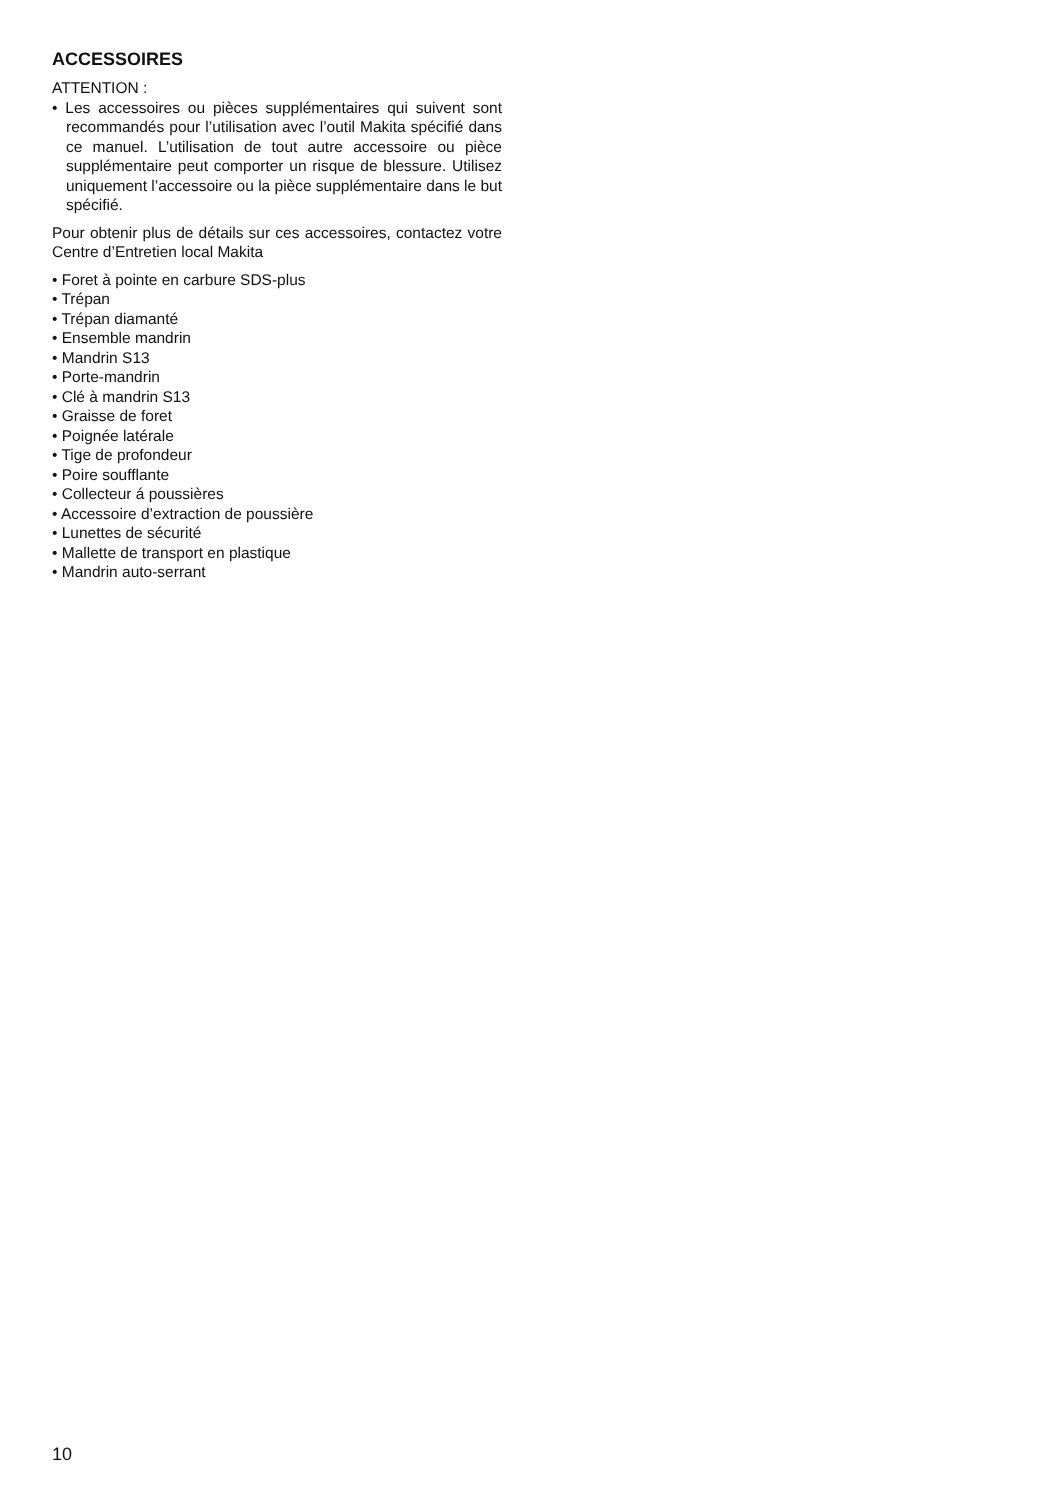ACCESSOIRES
ATTENTION :
• Les accessoires ou pièces supplémentaires qui suivent sont recommandés pour l’utilisation avec l’outil Makita spécifié dans ce manuel. L’utilisation de tout autre accessoire ou pièce supplémentaire peut comporter un risque de blessure. Utilisez uniquement l’accessoire ou la pièce supplémentaire dans le but spécifié.
Pour obtenir plus de détails sur ces accessoires, contactez votre Centre d’Entretien local Makita
• Foret à pointe en carbure SDS-plus
• Trépan
• Trépan diamanté
• Ensemble mandrin
• Mandrin S13
• Porte-mandrin
• Clé à mandrin S13
• Graisse de foret
• Poignée latérale
• Tige de profondeur
• Poire soufflante
• Collecteur á poussières
• Accessoire d’extraction de poussière
• Lunettes de sécurité
• Mallette de transport en plastique
• Mandrin auto-serrant
10